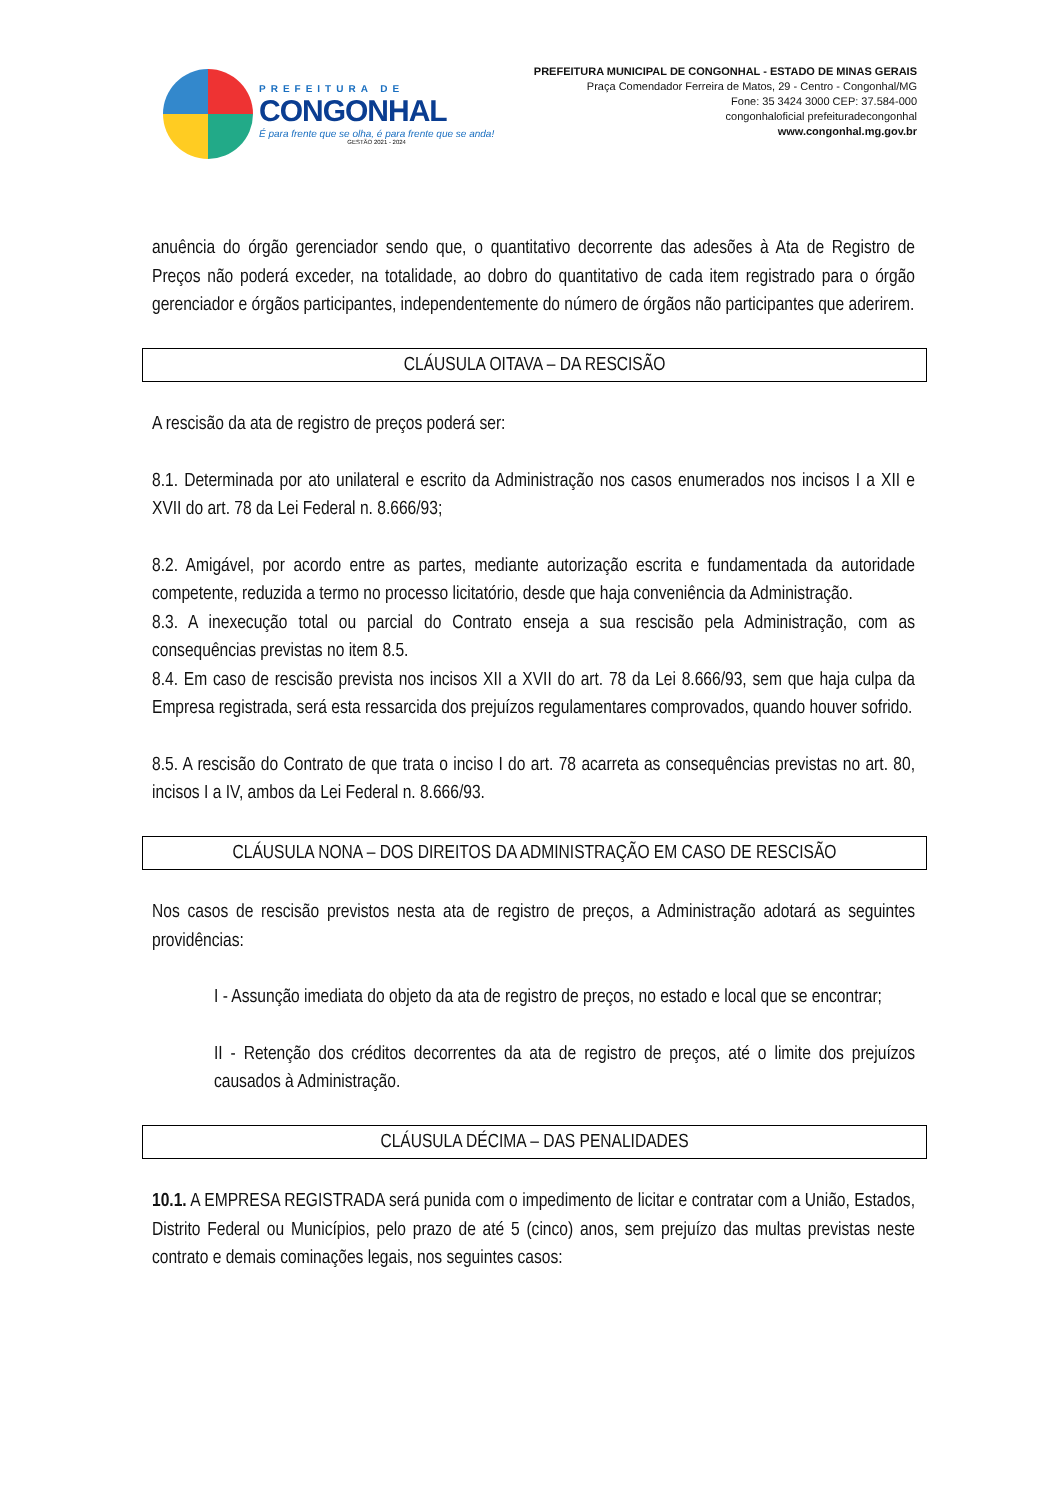PREFEITURA DE
CONGONHAL
É para frente que se olha, é para frente que se anda!
GESTÃO 2021 - 2024
PREFEITURA MUNICIPAL DE CONGONHAL - ESTADO DE MINAS GERAIS
Praça Comendador Ferreira de Matos, 29 - Centro - Congonhal/MG
Fone: 35 3424 3000 CEP: 37.584-000
congonhaloficial prefeituradecongonhal
www.congonhal.mg.gov.br
anuência do órgão gerenciador sendo que, o quantitativo decorrente das adesões à Ata de Registro de Preços não poderá exceder, na totalidade, ao dobro do quantitativo de cada item registrado para o órgão gerenciador e órgãos participantes, independentemente do número de órgãos não participantes que aderirem.
CLÁUSULA OITAVA – DA RESCISÃO
A rescisão da ata de registro de preços poderá ser:
8.1. Determinada por ato unilateral e escrito da Administração nos casos enumerados nos incisos I a XII e XVII do art. 78 da Lei Federal n. 8.666/93;
8.2. Amigável, por acordo entre as partes, mediante autorização escrita e fundamentada da autoridade competente, reduzida a termo no processo licitatório, desde que haja conveniência da Administração.
8.3. A inexecução total ou parcial do Contrato enseja a sua rescisão pela Administração, com as consequências previstas no item 8.5.
8.4. Em caso de rescisão prevista nos incisos XII a XVII do art. 78 da Lei 8.666/93, sem que haja culpa da Empresa registrada, será esta ressarcida dos prejuízos regulamentares comprovados, quando houver sofrido.
8.5. A rescisão do Contrato de que trata o inciso I do art. 78 acarreta as consequências previstas no art. 80, incisos I a IV, ambos da Lei Federal n. 8.666/93.
CLÁUSULA NONA – DOS DIREITOS DA ADMINISTRAÇÃO EM CASO DE RESCISÃO
Nos casos de rescisão previstos nesta ata de registro de preços, a Administração adotará as seguintes providências:
I - Assunção imediata do objeto da ata de registro de preços, no estado e local que se encontrar;
II - Retenção dos créditos decorrentes da ata de registro de preços, até o limite dos prejuízos causados à Administração.
CLÁUSULA DÉCIMA – DAS PENALIDADES
10.1. A EMPRESA REGISTRADA será punida com o impedimento de licitar e contratar com a União, Estados, Distrito Federal ou Municípios, pelo prazo de até 5 (cinco) anos, sem prejuízo das multas previstas neste contrato e demais cominações legais, nos seguintes casos: